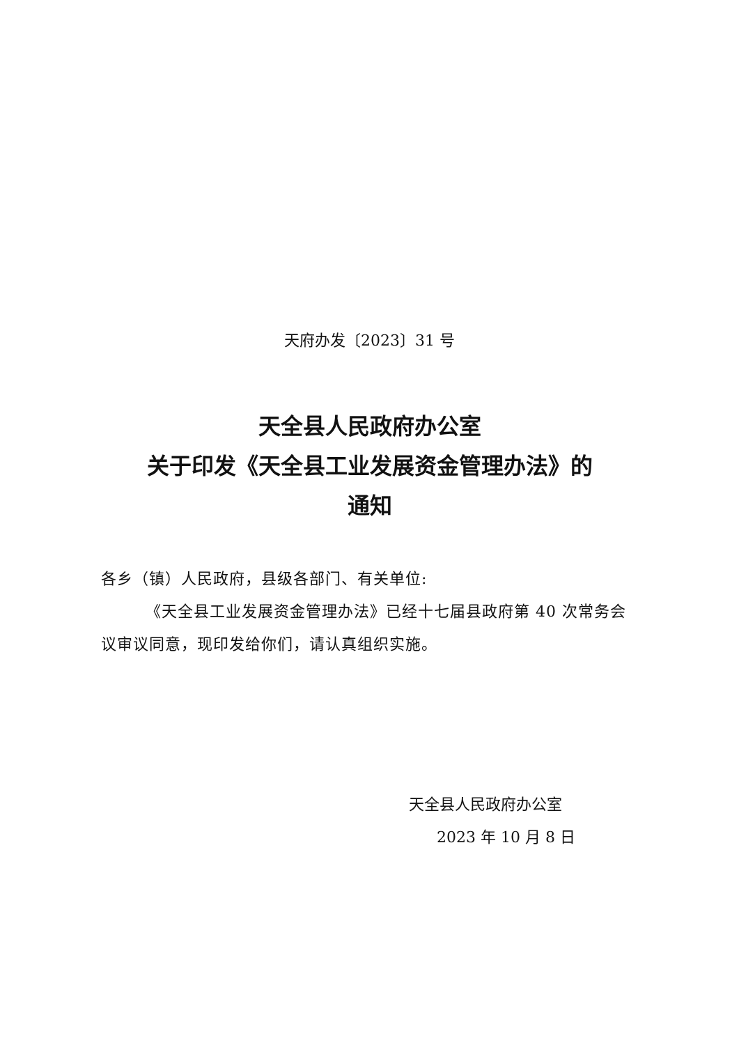天府办发〔2023〕31 号
天全县人民政府办公室
关于印发《天全县工业发展资金管理办法》的
通知
各乡（镇）人民政府，县级各部门、有关单位:
《天全县工业发展资金管理办法》已经十七届县政府第 40 次常务会议审议同意，现印发给你们，请认真组织实施。
天全县人民政府办公室
2023 年 10 月 8 日